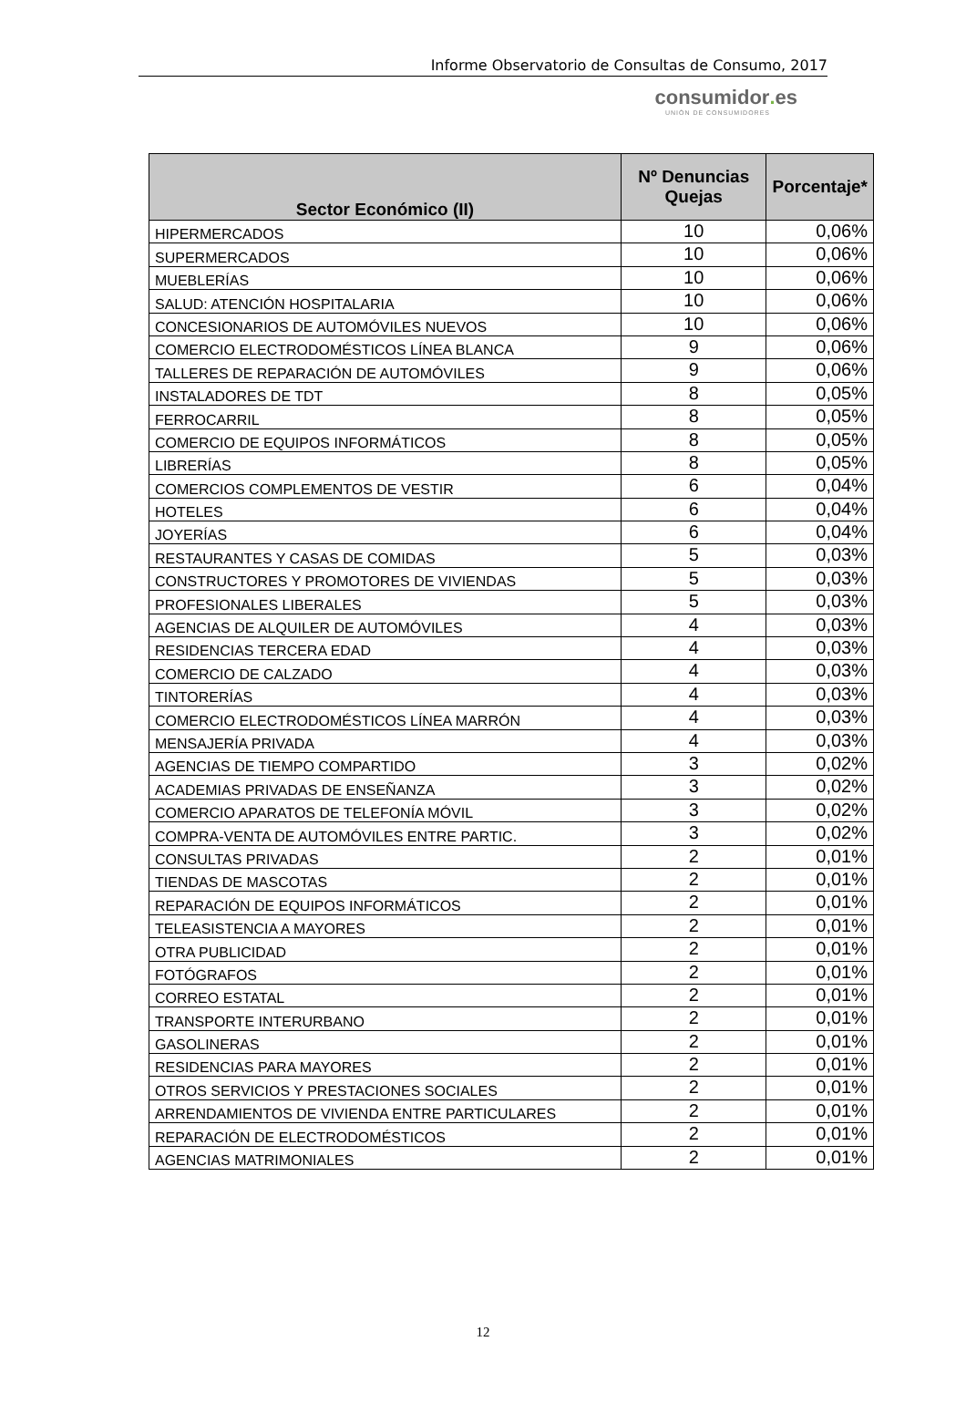Informe Observatorio de Consultas de Consumo, 2017
consumidor. es
UNIÓN DE CONSUMIDORES
| Sector Económico (II) | Nº Denuncias Quejas | Porcentaje* |
| --- | --- | --- |
| HIPERMERCADOS | 10 | 0,06% |
| SUPERMERCADOS | 10 | 0,06% |
| MUEBLERÍAS | 10 | 0,06% |
| SALUD: ATENCIÓN HOSPITALARIA | 10 | 0,06% |
| CONCESIONARIOS DE AUTOMÓVILES NUEVOS | 10 | 0,06% |
| COMERCIO ELECTRODOMÉSTICOS LÍNEA BLANCA | 9 | 0,06% |
| TALLERES DE REPARACIÓN DE AUTOMÓVILES | 9 | 0,06% |
| INSTALADORES DE TDT | 8 | 0,05% |
| FERROCARRIL | 8 | 0,05% |
| COMERCIO DE EQUIPOS INFORMÁTICOS | 8 | 0,05% |
| LIBRERÍAS | 8 | 0,05% |
| COMERCIOS COMPLEMENTOS DE VESTIR | 6 | 0,04% |
| HOTELES | 6 | 0,04% |
| JOYERÍAS | 6 | 0,04% |
| RESTAURANTES Y CASAS DE COMIDAS | 5 | 0,03% |
| CONSTRUCTORES Y PROMOTORES DE VIVIENDAS | 5 | 0,03% |
| PROFESIONALES LIBERALES | 5 | 0,03% |
| AGENCIAS DE ALQUILER DE AUTOMÓVILES | 4 | 0,03% |
| RESIDENCIAS TERCERA EDAD | 4 | 0,03% |
| COMERCIO DE CALZADO | 4 | 0,03% |
| TINTORERÍAS | 4 | 0,03% |
| COMERCIO ELECTRODOMÉSTICOS LÍNEA MARRÓN | 4 | 0,03% |
| MENSAJERÍA PRIVADA | 4 | 0,03% |
| AGENCIAS DE TIEMPO COMPARTIDO | 3 | 0,02% |
| ACADEMIAS PRIVADAS DE ENSEÑANZA | 3 | 0,02% |
| COMERCIO APARATOS DE TELEFONÍA MÓVIL | 3 | 0,02% |
| COMPRA-VENTA DE AUTOMÓVILES ENTRE PARTIC. | 3 | 0,02% |
| CONSULTAS PRIVADAS | 2 | 0,01% |
| TIENDAS DE MASCOTAS | 2 | 0,01% |
| REPARACIÓN DE EQUIPOS INFORMÁTICOS | 2 | 0,01% |
| TELEASISTENCIA A MAYORES | 2 | 0,01% |
| OTRA PUBLICIDAD | 2 | 0,01% |
| FOTÓGRAFOS | 2 | 0,01% |
| CORREO ESTATAL | 2 | 0,01% |
| TRANSPORTE INTERURBANO | 2 | 0,01% |
| GASOLINERAS | 2 | 0,01% |
| RESIDENCIAS PARA MAYORES | 2 | 0,01% |
| OTROS SERVICIOS Y PRESTACIONES SOCIALES | 2 | 0,01% |
| ARRENDAMIENTOS DE VIVIENDA ENTRE PARTICULARES | 2 | 0,01% |
| REPARACIÓN DE ELECTRODOMÉSTICOS | 2 | 0,01% |
| AGENCIAS MATRIMONIALES | 2 | 0,01% |
12